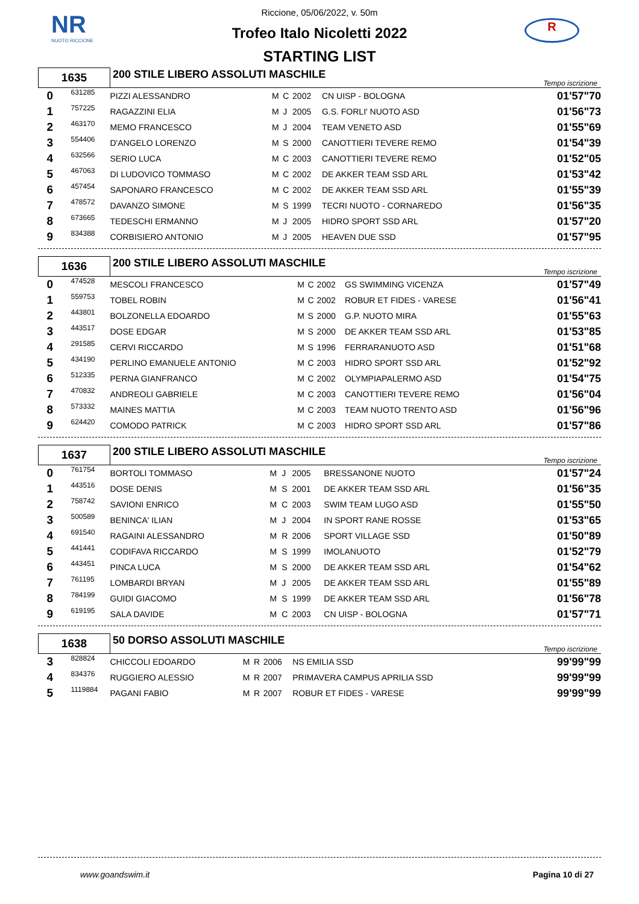NR
NUOTO RICCIONE
R
Riccione, 05/06/2022, v. 50m
Trofeo Italo Nicoletti 2022
STARTING LIST
| 1635 | | 200 STILE LIBERO ASSOLUTI MASCHILE | | | | | Tempo iscrizione |
| 0 | 631285 | PIZZI ALESSANDRO | M | C | 2002 | CN UISP - BOLOGNA | 01'57"70 |
| 1 | 757225 | RAGAZZINI ELIA | M | J | 2005 | G.S. FORLI' NUOTO ASD | 01'56"73 |
| 2 | 463170 | MEMO FRANCESCO | M | J | 2004 | TEAM VENETO ASD | 01'55"69 |
| 3 | 554406 | D'ANGELO LORENZO | M | S | 2000 | CANOTTIERI TEVERE REMO | 01'54"39 |
| 4 | 632566 | SERIO LUCA | M | C | 2003 | CANOTTIERI TEVERE REMO | 01'52"05 |
| 5 | 467063 | DI LUDOVICO TOMMASO | M | C | 2002 | DE AKKER TEAM SSD ARL | 01'53"42 |
| 6 | 457454 | SAPONARO FRANCESCO | M | C | 2002 | DE AKKER TEAM SSD ARL | 01'55"39 |
| 7 | 478572 | DAVANZO SIMONE | M | S | 1999 | TECRI NUOTO - CORNAREDO | 01'56"35 |
| 8 | 673665 | TEDESCHI ERMANNO | M | J | 2005 | HIDRO SPORT SSD ARL | 01'57"20 |
| 9 | 834388 | CORBISIERO ANTONIO | M | J | 2005 | HEAVEN DUE SSD | 01'57"95 |
| 1636 | | 200 STILE LIBERO ASSOLUTI MASCHILE | | | | | Tempo iscrizione |
| 0 | 474528 | MESCOLI FRANCESCO | M | C | 2002 | GS SWIMMING VICENZA | 01'57"49 |
| 1 | 559753 | TOBEL ROBIN | M | C | 2002 | ROBUR ET FIDES - VARESE | 01'56"41 |
| 2 | 443801 | BOLZONELLA EDOARDO | M | S | 2000 | G.P. NUOTO MIRA | 01'55"63 |
| 3 | 443517 | DOSE EDGAR | M | S | 2000 | DE AKKER TEAM SSD ARL | 01'53"85 |
| 4 | 291585 | CERVI RICCARDO | M | S | 1996 | FERRARANUOTO ASD | 01'51"68 |
| 5 | 434190 | PERLINO EMANUELE ANTONIO | M | C | 2003 | HIDRO SPORT SSD ARL | 01'52"92 |
| 6 | 512335 | PERNA GIANFRANCO | M | C | 2002 | OLYMPIAPALERMO ASD | 01'54"75 |
| 7 | 470832 | ANDREOLI GABRIELE | M | C | 2003 | CANOTTIERI TEVERE REMO | 01'56"04 |
| 8 | 573332 | MAINES MATTIA | M | C | 2003 | TEAM NUOTO TRENTO ASD | 01'56"96 |
| 9 | 624420 | COMODO PATRICK | M | C | 2003 | HIDRO SPORT SSD ARL | 01'57"86 |
| 1637 | | 200 STILE LIBERO ASSOLUTI MASCHILE | | | | | Tempo iscrizione |
| 0 | 761754 | BORTOLI TOMMASO | M | J | 2005 | BRESSANONE NUOTO | 01'57"24 |
| 1 | 443516 | DOSE DENIS | M | S | 2001 | DE AKKER TEAM SSD ARL | 01'56"35 |
| 2 | 758742 | SAVIONI ENRICO | M | C | 2003 | SWIM TEAM LUGO ASD | 01'55"50 |
| 3 | 500589 | BENINCA' ILIAN | M | J | 2004 | IN SPORT RANE ROSSE | 01'53"65 |
| 4 | 691540 | RAGAINI ALESSANDRO | M | R | 2006 | SPORT VILLAGE SSD | 01'50"89 |
| 5 | 441441 | CODIFAVA RICCARDO | M | S | 1999 | IMOLANUOTO | 01'52"79 |
| 6 | 443451 | PINCA LUCA | M | S | 2000 | DE AKKER TEAM SSD ARL | 01'54"62 |
| 7 | 761195 | LOMBARDI BRYAN | M | J | 2005 | DE AKKER TEAM SSD ARL | 01'55"89 |
| 8 | 784199 | GUIDI GIACOMO | M | S | 1999 | DE AKKER TEAM SSD ARL | 01'56"78 |
| 9 | 619195 | SALA DAVIDE | M | C | 2003 | CN UISP - BOLOGNA | 01'57"71 |
| 1638 | | 50 DORSO ASSOLUTI MASCHILE | | | | | Tempo iscrizione |
| 3 | 828824 | CHICCOLI EDOARDO | M | R | 2006 | NS EMILIA SSD | 99'99"99 |
| 4 | 834376 | RUGGIERO ALESSIO | M | R | 2007 | PRIMAVERA CAMPUS APRILIA SSD | 99'99"99 |
| 5 | 1119884 | PAGANI FABIO | M | R | 2007 | ROBUR ET FIDES - VARESE | 99'99"99 |
www.goandswim.it Pagina 10 di 27